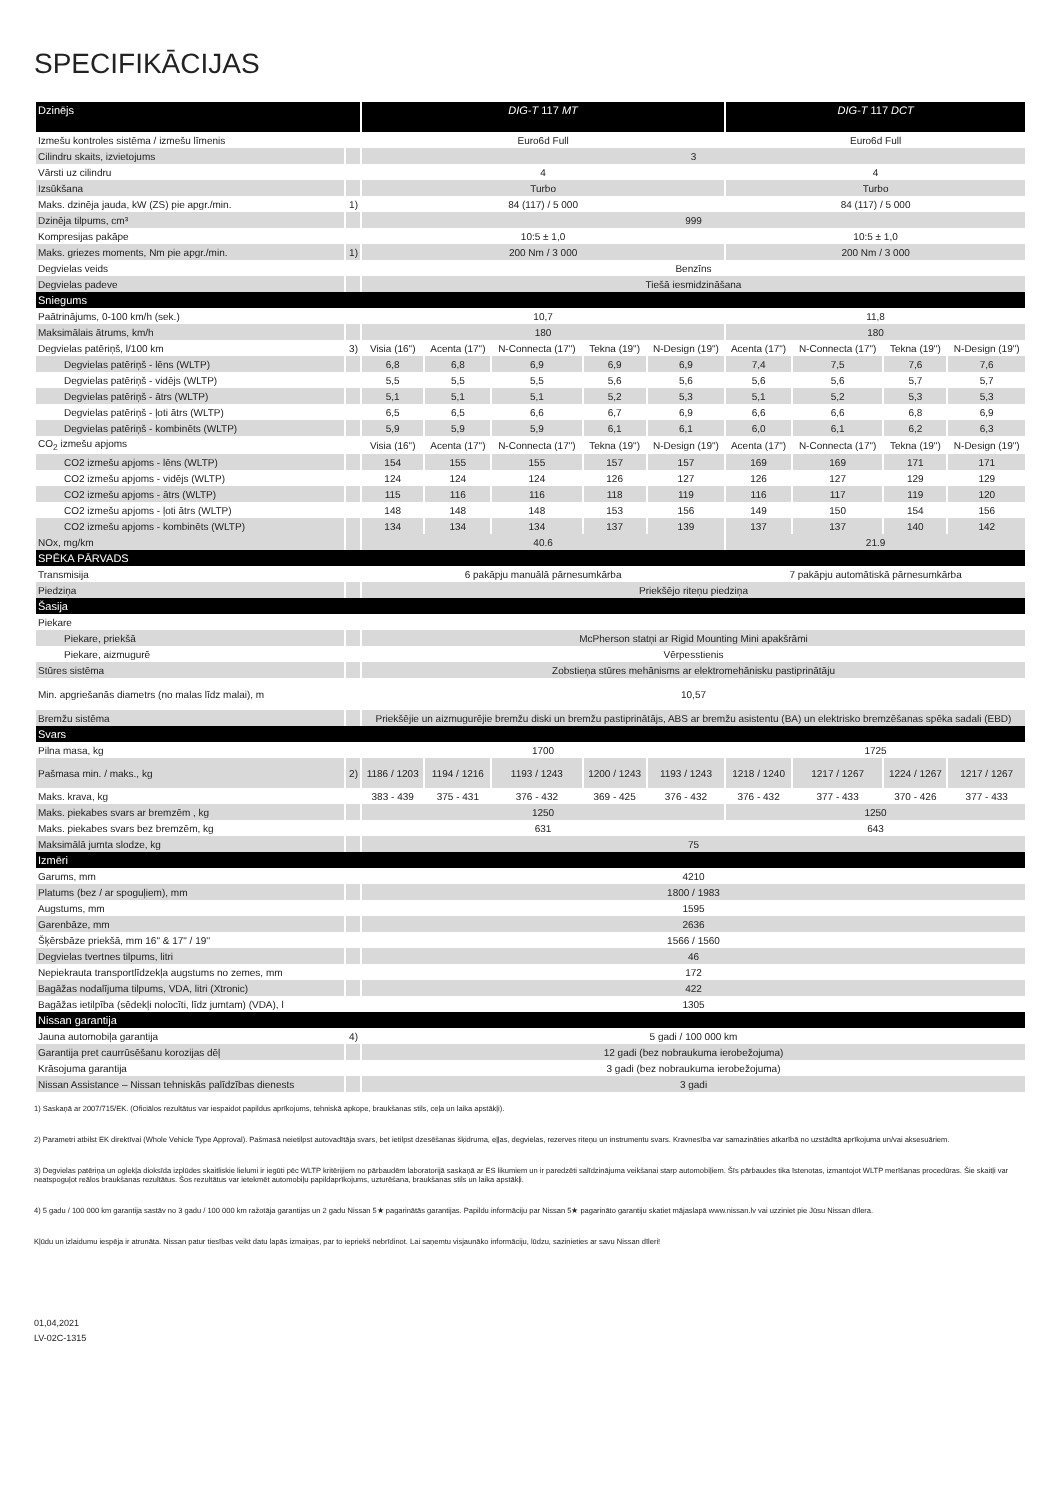SPECIFIKĀCIJAS
| Dzinējs | | DIG-T 117 MT | | | | | DIG-T 117 DCT | | | |
| --- | --- | --- | --- | --- | --- | --- | --- | --- | --- | --- |
| Izmešu kontroles sistēma / izmešu līmenis | | Euro6d Full | | | | | Euro6d Full | | | |
| Cilindru skaits, izvietojums | | 3 | | | | | | | | |
| Vārsti uz cilindru | | 4 | | | | | 4 | | | |
| Izsūkšana | | Turbo | | | | | Turbo | | | |
| Maks. dzinēja jauda, kW (ZS) pie apgr./min. | 1) | 84 (117) / 5 000 | | | | | 84 (117) / 5 000 | | | |
| Dzinēja tilpums, cm³ | | 999 | | | | | | | | |
| Kompresijas pakāpe | | 10:5 ± 1,0 | | | | | 10:5 ± 1,0 | | | |
| Maks. griezes moments, Nm pie apgr./min. | 1) | 200 Nm / 3 000 | | | | | 200 Nm / 3 000 | | | |
| Degvielas veids | | Benzīns | | | | | | | | |
| Degvielas padeve | | Tiešā iesmidzināšana | | | | | | | | |
| Sniegums | | | | | | | | | | |
| Paātrinājums, 0-100 km/h (sek.) | | 10,7 | | | | | 11,8 | | | |
| Maksimālais ātrums, km/h | | 180 | | | | | 180 | | | |
| Degvielas patēriņš, l/100 km | 3) | Visia (16") | Acenta (17") | N-Connecta (17") | Tekna (19") | N-Design (19") | Acenta (17") | N-Connecta (17") | Tekna (19") | N-Design (19") |
| Degvielas patēriņš - lēns (WLTP) | | 6,8 | 6,8 | 6,9 | 6,9 | 6,9 | 7,4 | 7,5 | 7,6 | 7,6 |
| Degvielas patēriņš - vidējs (WLTP) | | 5,5 | 5,5 | 5,5 | 5,6 | 5,6 | 5,6 | 5,6 | 5,7 | 5,7 |
| Degvielas patēriņš - ātrs (WLTP) | | 5,1 | 5,1 | 5,1 | 5,2 | 5,3 | 5,1 | 5,2 | 5,3 | 5,3 |
| Degvielas patēriņš - ļoti ātrs (WLTP) | | 6,5 | 6,5 | 6,6 | 6,7 | 6,9 | 6,6 | 6,6 | 6,8 | 6,9 |
| Degvielas patēriņš - kombinēts (WLTP) | | 5,9 | 5,9 | 5,9 | 6,1 | 6,1 | 6,0 | 6,1 | 6,2 | 6,3 |
| CO<sub>2</sub> izmešu apjoms | | Visia (16") | Acenta (17") | N-Connecta (17") | Tekna (19") | N-Design (19") | Acenta (17") | N-Connecta (17") | Tekna (19") | N-Design (19") |
| CO2 izmešu apjoms - lēns (WLTP) | | 154 | 155 | 155 | 157 | 157 | 169 | 169 | 171 | 171 |
| CO2 izmešu apjoms - vidējs (WLTP) | | 124 | 124 | 124 | 126 | 127 | 126 | 127 | 129 | 129 |
| CO2 izmešu apjoms - ātrs (WLTP) | | 115 | 116 | 116 | 118 | 119 | 116 | 117 | 119 | 120 |
| CO2 izmešu apjoms - ļoti ātrs (WLTP) | | 148 | 148 | 148 | 153 | 156 | 149 | 150 | 154 | 156 |
| CO2 izmešu apjoms - kombinēts (WLTP) | | 134 | 134 | 134 | 137 | 139 | 137 | 137 | 140 | 142 |
| NOx, mg/km | | 40.6 | | | | | 21.9 | | | |
| SPĒKA PĀRVADS | | | | | | | | | | |
| Transmisija | | 6 pakāpju manuālā pārnesumkārba | | | | | 7 pakāpju automātiskā pārnesumkārba | | | |
| Piedziņa | | Priekšējo riteņu piedziņa | | | | | | | | |
| Šasija | | | | | | | | | | |
| Piekare | | | | | | | | | | |
| Piekare, priekšā | | McPherson statņi ar Rigid Mounting Mini apakšrāmi | | | | | | | | |
| Piekare, aizmugurē | | Vērpesstienis | | | | | | | | |
| Stūres sistēma | | Zobstieņa stūres mehānisms ar elektromehānisku pastiprinātāju | | | | | | | | |
| Min. apgriešanās diametrs (no malas līdz malai), m | | 10,57 | | | | | | | | |
| Bremžu sistēma | | Priekšējie un aizmugurējie bremžu diski un bremžu pastiprinātājs, ABS ar bremžu asistentu (BA) un elektrisko bremzēšanas spēka sadali (EBD) | | | | | | | | |
| Svars | | | | | | | | | | |
| Pilna masa, kg | | 1700 | | | | | 1725 | | | |
| Pašmasa min. / maks., kg | 2) | 1186 / 1203 | 1194 / 1216 | 1193 / 1243 | 1200 / 1243 | 1193 / 1243 | 1218 / 1240 | 1217 / 1267 | 1224 / 1267 | 1217 / 1267 |
| Maks. krava, kg | | 383 - 439 | 375 - 431 | 376 - 432 | 369 - 425 | 376 - 432 | 376 - 432 | 377 - 433 | 370 - 426 | 377 - 433 |
| Maks. piekabes svars ar bremzēm , kg | | 1250 | | | | | 1250 | | | |
| Maks. piekabes svars bez bremzēm, kg | | 631 | | | | | 643 | | | |
| Maksimālā jumta slodze, kg | | 75 | | | | | | | | |
| Izmēri | | | | | | | | | | |
| Garums, mm | | 4210 | | | | | | | | |
| Platums (bez / ar spoguļiem), mm | | 1800 / 1983 | | | | | | | | |
| Augstums, mm | | 1595 | | | | | | | | |
| Garenbāze, mm | | 2636 | | | | | | | | |
| Šķērsbāze priekšā, mm 16" & 17" / 19'' | | 1566 / 1560 | | | | | | | | |
| Degvielas tvertnes tilpums, litri | | 46 | | | | | | | | |
| Nepiekrauta transportlīdzekļa augstums no zemes, mm | | 172 | | | | | | | | |
| Bagāžas nodalījuma tilpums, VDA, litri (Xtronic) | | 422 | | | | | | | | |
| Bagāžas ietilpība (sēdekļi nolocīti, līdz jumtam) (VDA), l | | 1305 | | | | | | | | |
| Nissan garantija | | | | | | | | | | |
| Jauna automobiļa garantija | 4) | 5 gadi / 100 000 km | | | | | | | | |
| Garantija pret caurrūsēšanu korozijas dēļ | | 12 gadi (bez nobraukuma ierobežojuma) | | | | | | | | |
| Krāsojuma garantija | | 3 gadi (bez nobraukuma ierobežojuma) | | | | | | | | |
| Nissan Assistance – Nissan tehniskās palīdzības dienests | | 3 gadi | | | | | | | | |
1) Saskaņā ar 2007/715/EK. (Oficiālos rezultātus var iespaidot papildus aprīkojums, tehniskā apkope, braukšanas stils, ceļa un laika apstākļi).
2) Parametri atbilst EK direktīvai (Whole Vehicle Type Approval). Pašmasā neietilpst autovadītāja svars, bet ietilpst dzesēšanas šķidruma, eļļas, degvielas, rezerves riteņu un instrumentu svars. Kravnesība var samazināties atkarībā no uzstādītā aprīkojuma un/vai aksesuāriem.
3) Degvielas patēriņa un oglekļa dioksīda izplūdes skaitliskie lielumi ir iegūti pēc WLTP kritērijiem no pārbaudēm laboratorijā saskaņā ar ES likumiem un ir paredzēti salīdzinājuma veikšanai starp automobiļiem. Šīs pārbaudes tika īstenotas, izmantojot WLTP merīšanas procedūras. Šie skaitļi var neatspoguļot reālos braukšanas rezultātus. Šos rezultātus var ietekmēt automobiļu papildaprīkojums, uzturēšana, braukšanas stils un laika apstākļi.
4) 5 gadu / 100 000 km garantija sastāv no 3 gadu / 100 000 km ražotāja garantijas un 2 gadu Nissan 5★ pagarinātās garantijas. Papildu informāciju par Nissan 5★ pagarināto garantiju skatiet mājaslapā www.nissan.lv vai uzziniet pie Jūsu Nissan dīlera.
Kļūdu un izlaidumu iespēja ir atrunāta. Nissan patur tiesības veikt datu lapās izmaiņas, par to iepriekš nebrīdinot. Lai saņemtu visjaunāko informāciju, lūdzu, sazinieties ar savu Nissan dīleri!
01,04,2021
LV-02C-1315